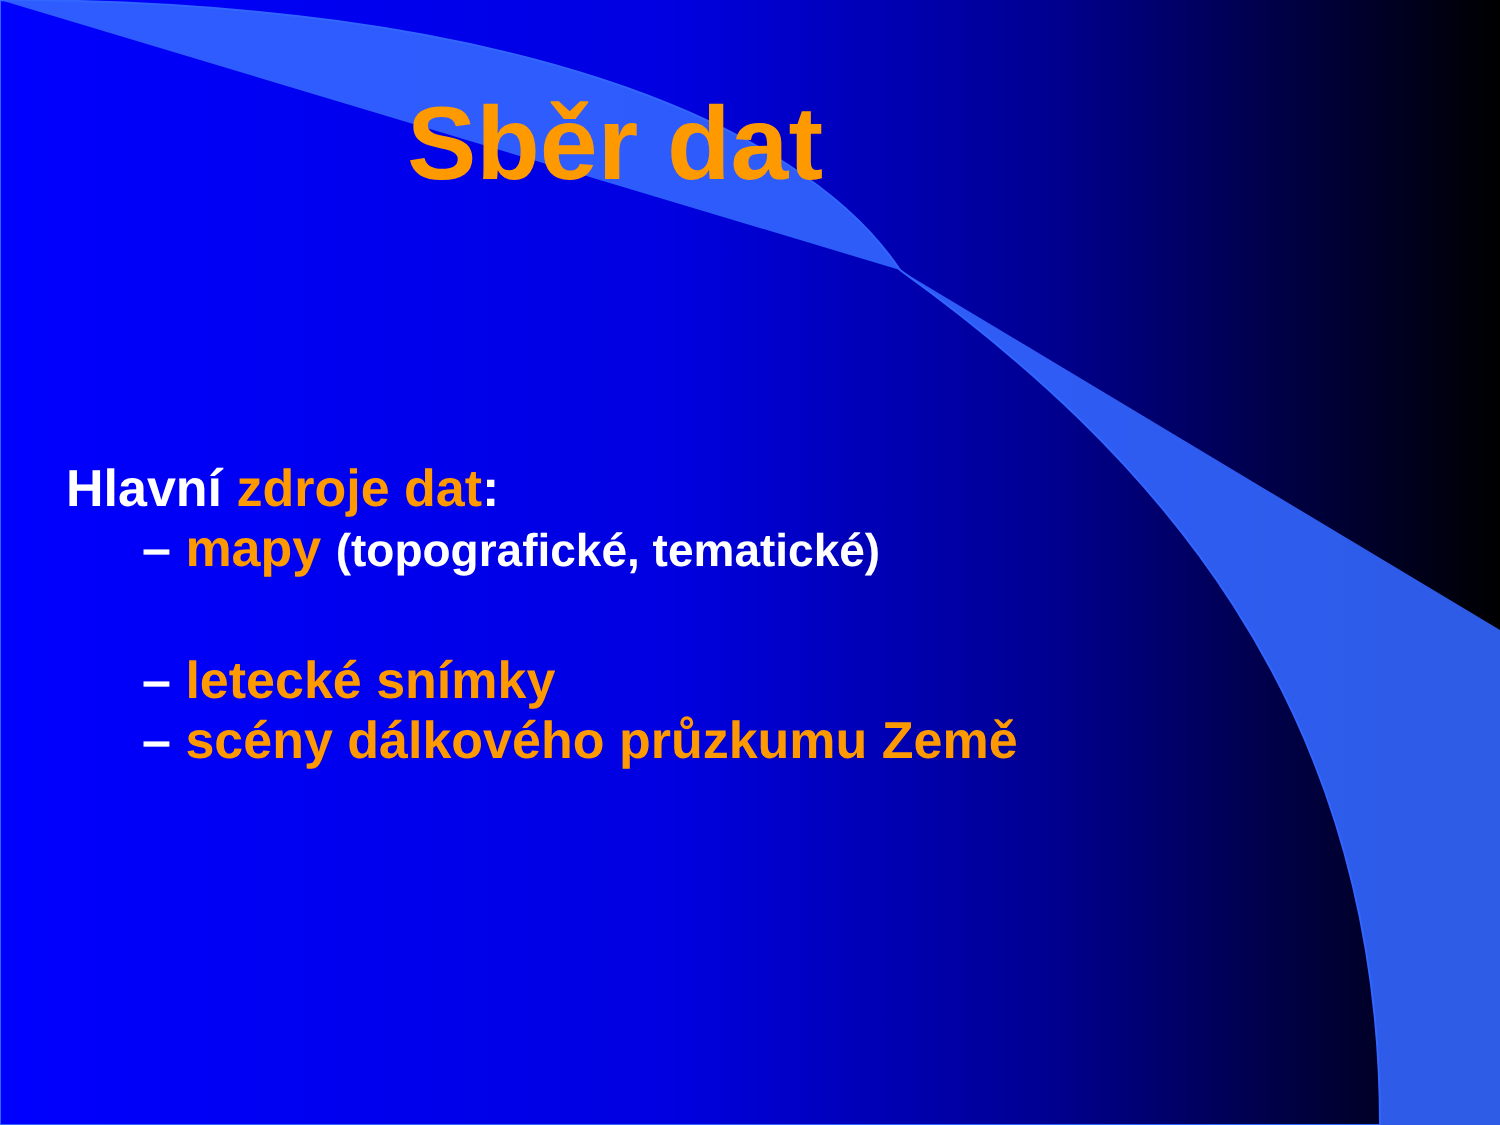Sběr dat
Hlavní zdroje dat:
– mapy (topografické, tematické)
– letecké snímky
– scény dálkového průzkumu Země